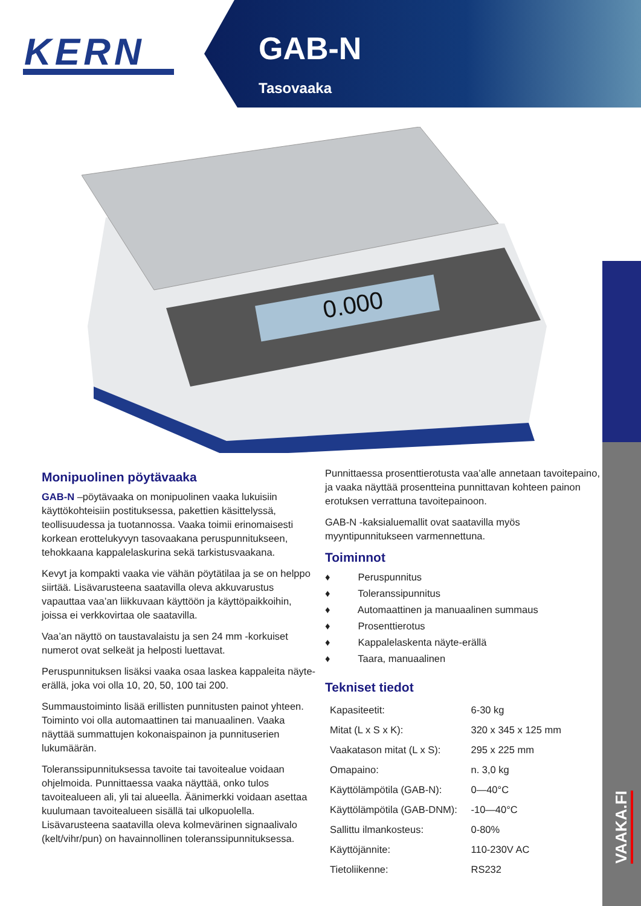KERN
GAB-N
Tasovaaka
0.000
VAAKA.FI
Monipuolinen pöytävaaka
GAB-N –pöytävaaka on monipuolinen vaaka lukuisiin käyttökohteisiin postituksessa, pakettien käsittelyssä, teollisuudessa ja tuotannossa. Vaaka toimii erinomaisesti korkean erottelukyvyn tasovaakana peruspunnitukseen, tehokkaana kappalelaskurina sekä tarkistusvaakana.
Kevyt ja kompakti vaaka vie vähän pöytätilaa ja se on helppo siirtää. Lisävarusteena saatavilla oleva akkuvarustus vapauttaa vaa’an liikkuvaan käyttöön ja käyttöpaikkoihin, joissa ei verkkovirtaa ole saatavilla.
Vaa’an näyttö on taustavalaistu ja sen 24 mm -korkuiset numerot ovat selkeät ja helposti luettavat.
Peruspunnituksen lisäksi vaaka osaa laskea kappaleita näyte-erällä, joka voi olla 10, 20, 50, 100 tai 200.
Summaustoiminto lisää erillisten punnitusten painot yhteen. Toiminto voi olla automaattinen tai manuaalinen. Vaaka näyttää summattujen kokonaispainon ja punnituserien lukumäärän.
Toleranssipunnituksessa tavoite tai tavoitealue voidaan ohjelmoida. Punnittaessa vaaka näyttää, onko tulos tavoitealueen ali, yli tai alueella. Äänimerkki voidaan asettaa kuulumaan tavoitealueen sisällä tai ulkopuolella. Lisävarusteena saatavilla oleva kolmevärinen signaalivalo (kelt/vihr/pun) on havainnollinen toleranssipunnituksessa.
Punnittaessa prosenttierotusta vaa’alle annetaan tavoitepaino, ja vaaka näyttää prosentteina punnittavan kohteen painon erotuksen verrattuna tavoitepainoon.
GAB-N -kaksialuemallit ovat saatavilla myös myyntipunnitukseen varmennettuna.
Toiminnot
♦ Peruspunnitus
♦ Toleranssipunnitus
♦ Automaattinen ja manuaalinen summaus
♦ Prosenttierotus
♦ Kappalelaskenta näyte-erällä
♦ Taara, manuaalinen
Tekniset tiedot
| Kapasiteetit: | 6-30 kg |
| Mitat (L x S x K): | 320 x 345 x 125 mm |
| Vaakatason mitat (L x S): | 295 x 225 mm |
| Omapaino: | n. 3,0 kg |
| Käyttölämpötila (GAB-N): | 0—40°C |
| Käyttölämpötila (GAB-DNM): | -10—40°C |
| Sallittu ilmankosteus: | 0-80% |
| Käyttöjännite: | 110-230V AC |
| Tietoliikenne: | RS232 |